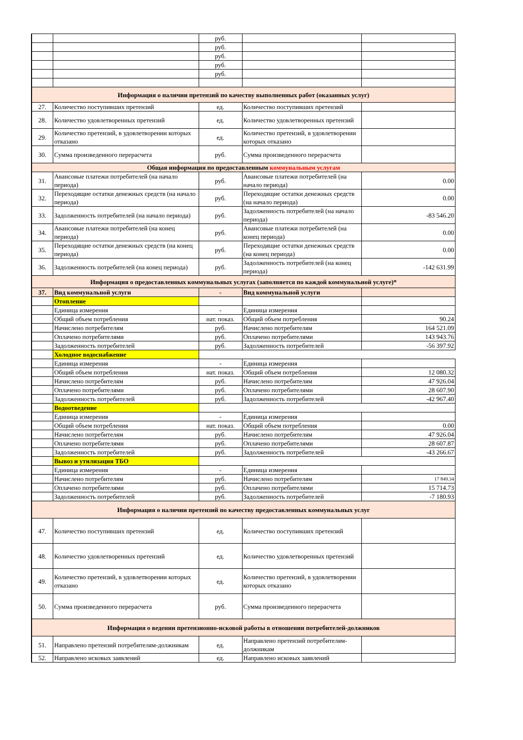| | | руб. | | |
| | | руб. | | |
| | | руб. | | |
| | | руб. | | |
| | | руб. | | |
| Информация о наличии претензий по качеству выполненных работ (оказанных услуг) | | | | |
| 27. | Количество поступивших претензий | ед. | Количество поступивших претензий | |
| 28. | Количество удовлетворенных претензий | ед. | Количество удовлетворенных претензий | |
| 29. | Количество претензий, в удовлетворении которых отказано | ед. | Количество претензий, в удовлетворении которых отказано | |
| 30. | Сумма произведенного перерасчета | руб. | Сумма произведенного перерасчета | |
| Общая информация по предоставленным коммунальным услугам | | | | |
| 31. | Авансовые платежи потребителей (на начало периода) | руб. | Авансовые платежи потребителей (на начало периода) | 0.00 |
| 32. | Переходящие остатки денежных средств (на начало периода) | руб. | Переходящие остатки денежных средств (на начало периода) | 0.00 |
| 33. | Задолженность потребителей (на начало периода) | руб. | Задолженность потребителей (на начало периода) | -83 546.20 |
| 34. | Авансовые платежи потребителей (на конец периода) | руб. | Авансовые платежи потребителей (на конец периода) | 0.00 |
| 35. | Переходящие остатки денежных средств (на конец периода) | руб. | Переходящие остатки денежных средств (на конец периода) | 0.00 |
| 36. | Задолженность потребителей (на конец периода) | руб. | Задолженность потребителей (на конец периода) | -142 631.99 |
| Информация о предоставленных коммунальных услугах (заполняется по каждой коммунальной услуге)* | | | | |
| 37. | Вид коммунальной услуги | - | Вид коммунальной услуги | |
| | Отопление | | | |
| | Единица измерения | - | Единица измерения | |
| | Общий объем потребления | нат. показ. | Общий объем потребления | 90.24 |
| | Начислено потребителям | руб. | Начислено потребителям | 164 521.09 |
| | Оплачено потребителями | руб. | Оплачено потребителями | 143 943.76 |
| | Задолженность потребителей | руб. | Задолженность потребителей | -56 397.92 |
| | Холодное водоснабжение | | | |
| | Единица измерения | - | Единица измерения | |
| | Общий объем потребления | нат. показ. | Общий объем потребления | 12 080.32 |
| | Начислено потребителям | руб. | Начислено потребителям | 47 926.04 |
| | Оплачено потребителями | руб. | Оплачено потребителями | 28 607.90 |
| | Задолженность потребителей | руб. | Задолженность потребителей | -42 967.40 |
| | Водоотведение | | | |
| | Единица измерения | - | Единица измерения | |
| | Общий объем потребления | нат. показ. | Общий объем потребления | 0.00 |
| | Начислено потребителям | руб. | Начислено потребителям | 47 926.04 |
| | Оплачено потребителями | руб. | Оплачено потребителями | 28 607.87 |
| | Задолженность потребителей | руб. | Задолженность потребителей | -43 266.67 |
| | Вывоз и утилизация ТБО | | | |
| | Единица измерения | - | Единица измерения | |
| | Начислено потребителям | руб. | Начислено потребителям | 17 849.34 |
| | Оплачено потребителями | руб. | Оплачено потребителями | 15 714.73 |
| | Задолженность потребителей | руб. | Задолженность потребителей | -7 180.93 |
| Информация о наличии претензий по качеству предоставленных коммунальных услуг | | | | |
| 47. | Количество поступивших претензий | ед. | Количество поступивших претензий | |
| 48. | Количество удовлетворенных претензий | ед. | Количество удовлетворенных претензий | |
| 49. | Количество претензий, в удовлетворении которых отказано | ед. | Количество претензий, в удовлетворении которых отказано | |
| 50. | Сумма произведенного перерасчета | руб. | Сумма произведенного перерасчета | |
| Информация о ведении претензионно-исковой работы в отношении потребителей-должников | | | | |
| 51. | Направлено претензий потребителям-должникам | ед. | Направлено претензий потребителям-должникам | |
| 52. | Направлено исковых заявлений | ед. | Направлено исковых заявлений | |